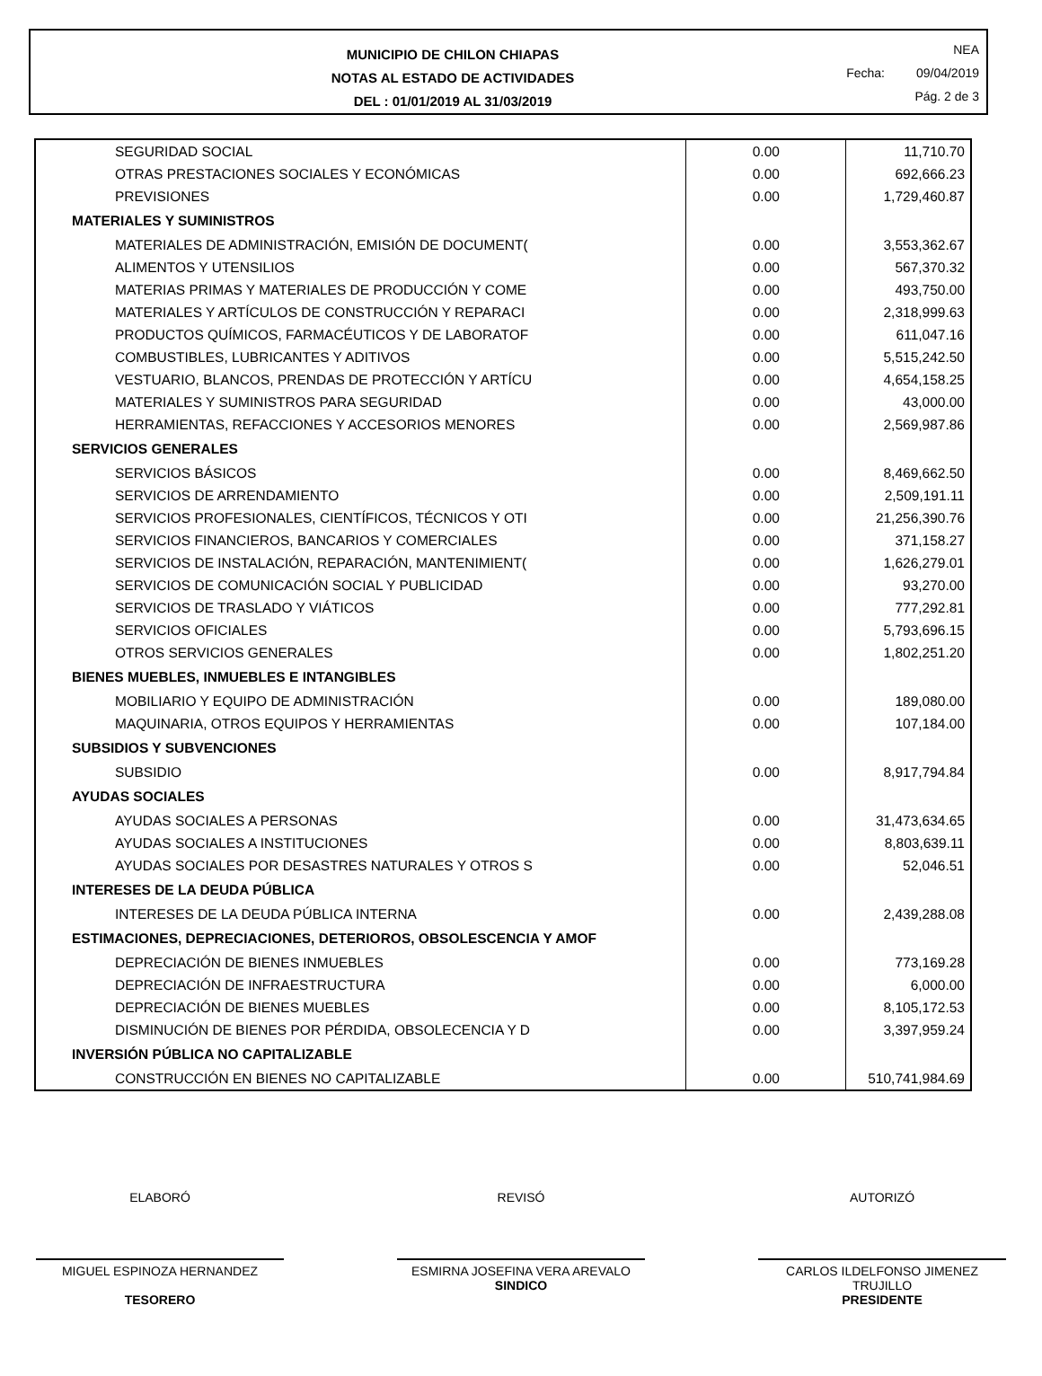MUNICIPIO DE CHILON CHIAPAS
NOTAS AL ESTADO DE ACTIVIDADES
DEL : 01/01/2019 AL 31/03/2019
NEA
Fecha: 09/04/2019
Pág. 2 de 3
| SEGURIDAD SOCIAL | 0.00 | 11,710.70 |
| OTRAS PRESTACIONES SOCIALES Y ECONÓMICAS | 0.00 | 692,666.23 |
| PREVISIONES | 0.00 | 1,729,460.87 |
| MATERIALES Y SUMINISTROS | | |
| MATERIALES DE ADMINISTRACIÓN, EMISIÓN DE DOCUMENT( | 0.00 | 3,553,362.67 |
| ALIMENTOS Y UTENSILIOS | 0.00 | 567,370.32 |
| MATERIAS PRIMAS Y MATERIALES DE PRODUCCIÓN Y COME | 0.00 | 493,750.00 |
| MATERIALES Y ARTÍCULOS DE CONSTRUCCIÓN Y REPARACI | 0.00 | 2,318,999.63 |
| PRODUCTOS QUÍMICOS, FARMACÉUTICOS Y DE LABORATOF | 0.00 | 611,047.16 |
| COMBUSTIBLES, LUBRICANTES Y ADITIVOS | 0.00 | 5,515,242.50 |
| VESTUARIO, BLANCOS, PRENDAS DE PROTECCIÓN Y ARTÍCU | 0.00 | 4,654,158.25 |
| MATERIALES Y SUMINISTROS PARA SEGURIDAD | 0.00 | 43,000.00 |
| HERRAMIENTAS, REFACCIONES Y ACCESORIOS MENORES | 0.00 | 2,569,987.86 |
| SERVICIOS GENERALES | | |
| SERVICIOS BÁSICOS | 0.00 | 8,469,662.50 |
| SERVICIOS DE ARRENDAMIENTO | 0.00 | 2,509,191.11 |
| SERVICIOS PROFESIONALES, CIENTÍFICOS, TÉCNICOS Y OTI | 0.00 | 21,256,390.76 |
| SERVICIOS FINANCIEROS, BANCARIOS Y COMERCIALES | 0.00 | 371,158.27 |
| SERVICIOS DE INSTALACIÓN, REPARACIÓN, MANTENIMIENT( | 0.00 | 1,626,279.01 |
| SERVICIOS DE COMUNICACIÓN SOCIAL Y PUBLICIDAD | 0.00 | 93,270.00 |
| SERVICIOS DE TRASLADO Y VIÁTICOS | 0.00 | 777,292.81 |
| SERVICIOS OFICIALES | 0.00 | 5,793,696.15 |
| OTROS SERVICIOS GENERALES | 0.00 | 1,802,251.20 |
| BIENES MUEBLES, INMUEBLES E INTANGIBLES | | |
| MOBILIARIO Y EQUIPO DE ADMINISTRACIÓN | 0.00 | 189,080.00 |
| MAQUINARIA, OTROS EQUIPOS Y HERRAMIENTAS | 0.00 | 107,184.00 |
| SUBSIDIOS Y SUBVENCIONES | | |
| SUBSIDIO | 0.00 | 8,917,794.84 |
| AYUDAS SOCIALES | | |
| AYUDAS SOCIALES A PERSONAS | 0.00 | 31,473,634.65 |
| AYUDAS SOCIALES A INSTITUCIONES | 0.00 | 8,803,639.11 |
| AYUDAS SOCIALES POR DESASTRES NATURALES Y OTROS S | 0.00 | 52,046.51 |
| INTERESES DE LA DEUDA PÚBLICA | | |
| INTERESES DE LA DEUDA PÚBLICA INTERNA | 0.00 | 2,439,288.08 |
| ESTIMACIONES, DEPRECIACIONES, DETERIOROS, OBSOLESCENCIA Y AMOF | | |
| DEPRECIACIÓN DE BIENES INMUEBLES | 0.00 | 773,169.28 |
| DEPRECIACIÓN DE INFRAESTRUCTURA | 0.00 | 6,000.00 |
| DEPRECIACIÓN DE BIENES MUEBLES | 0.00 | 8,105,172.53 |
| DISMINUCIÓN DE BIENES POR PÉRDIDA, OBSOLECENCIA Y D | 0.00 | 3,397,959.24 |
| INVERSIÓN PÚBLICA NO CAPITALIZABLE | | |
| CONSTRUCCIÓN EN BIENES NO CAPITALIZABLE | 0.00 | 510,741,984.69 |
ELABORÓ
MIGUEL ESPINOZA HERNANDEZ
TESORERO
REVISÓ
ESMIRNA JOSEFINA VERA AREVALO
SINDICO
AUTORIZÓ
CARLOS ILDELFONSO JIMENEZ TRUJILLO
PRESIDENTE